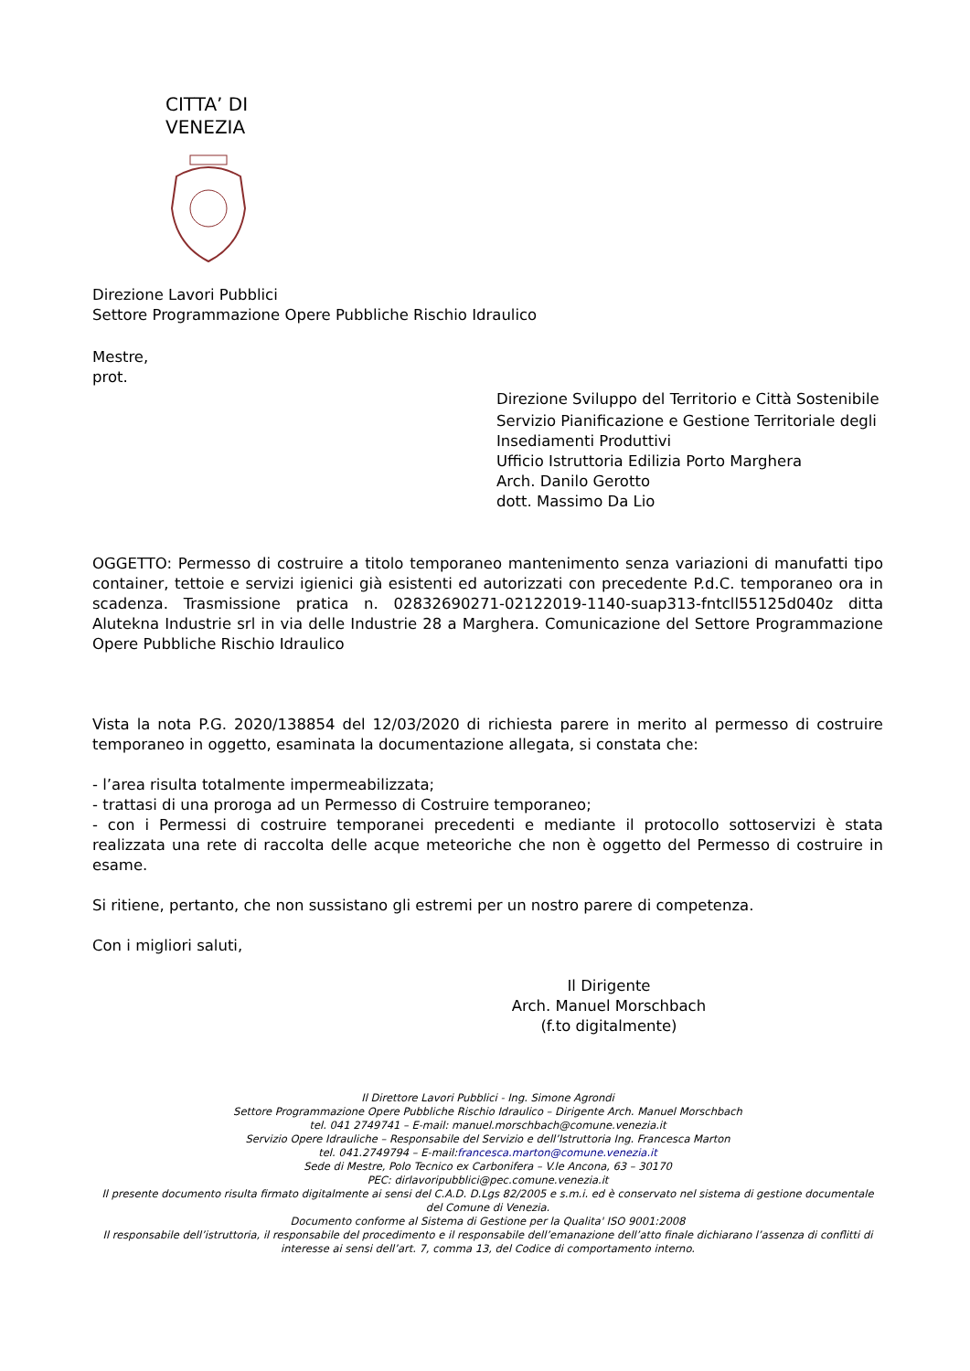CITTA’ DI
VENEZIA
Direzione Lavori Pubblici
Settore Programmazione Opere Pubbliche Rischio Idraulico
Mestre,
prot.
Direzione Sviluppo del Territorio e Città Sostenibile
Servizio Pianificazione e Gestione Territoriale degli Insediamenti Produttivi
Ufficio Istruttoria Edilizia Porto Marghera
Arch. Danilo Gerotto
dott. Massimo Da Lio
OGGETTO: Permesso di costruire a titolo temporaneo mantenimento senza variazioni di manufatti tipo container, tettoie e servizi igienici già esistenti ed autorizzati con precedente P.d.C. temporaneo ora in scadenza. Trasmissione pratica n. 02832690271-02122019-1140-suap313-fntcll55125d040z ditta Alutekna Industrie srl in via delle Industrie 28 a Marghera. Comunicazione del Settore Programmazione Opere Pubbliche Rischio Idraulico
Vista la nota P.G. 2020/138854 del 12/03/2020 di richiesta parere in merito al permesso di costruire temporaneo in oggetto, esaminata la documentazione allegata, si constata che:
- l’area risulta totalmente impermeabilizzata;
- trattasi di una proroga ad un Permesso di Costruire temporaneo;
- con i Permessi di costruire temporanei precedenti e mediante il protocollo sottoservizi è stata realizzata una rete di raccolta delle acque meteoriche che non è oggetto del Permesso di costruire in esame.
Si ritiene, pertanto, che non sussistano gli estremi per un nostro parere di competenza.
Con i migliori saluti,
Il Dirigente
Arch. Manuel Morschbach
(f.to digitalmente)
Il Direttore Lavori Pubblici - Ing. Simone Agrondi
Settore Programmazione Opere Pubbliche Rischio Idraulico – Dirigente Arch. Manuel Morschbach
tel. 041 2749741 – E-mail: manuel.morschbach@comune.venezia.it
Servizio Opere Idrauliche – Responsabile del Servizio e dell’Istruttoria Ing. Francesca Marton
tel. 041.2749794 – E-mail:francesca.marton@comune.venezia.it
Sede di Mestre, Polo Tecnico ex Carbonifera – V.le Ancona, 63 – 30170
PEC: dirlavoripubblici@pec.comune.venezia.it
Il presente documento risulta firmato digitalmente ai sensi del C.A.D. D.Lgs 82/2005 e s.m.i. ed è conservato nel sistema di gestione documentale del Comune di Venezia.
Documento conforme al Sistema di Gestione per la Qualita' ISO 9001:2008
Il responsabile dell’istruttoria, il responsabile del procedimento e il responsabile dell’emanazione dell’atto finale dichiarano l’assenza di conflitti di interesse ai sensi dell’art. 7, comma 13, del Codice di comportamento interno.